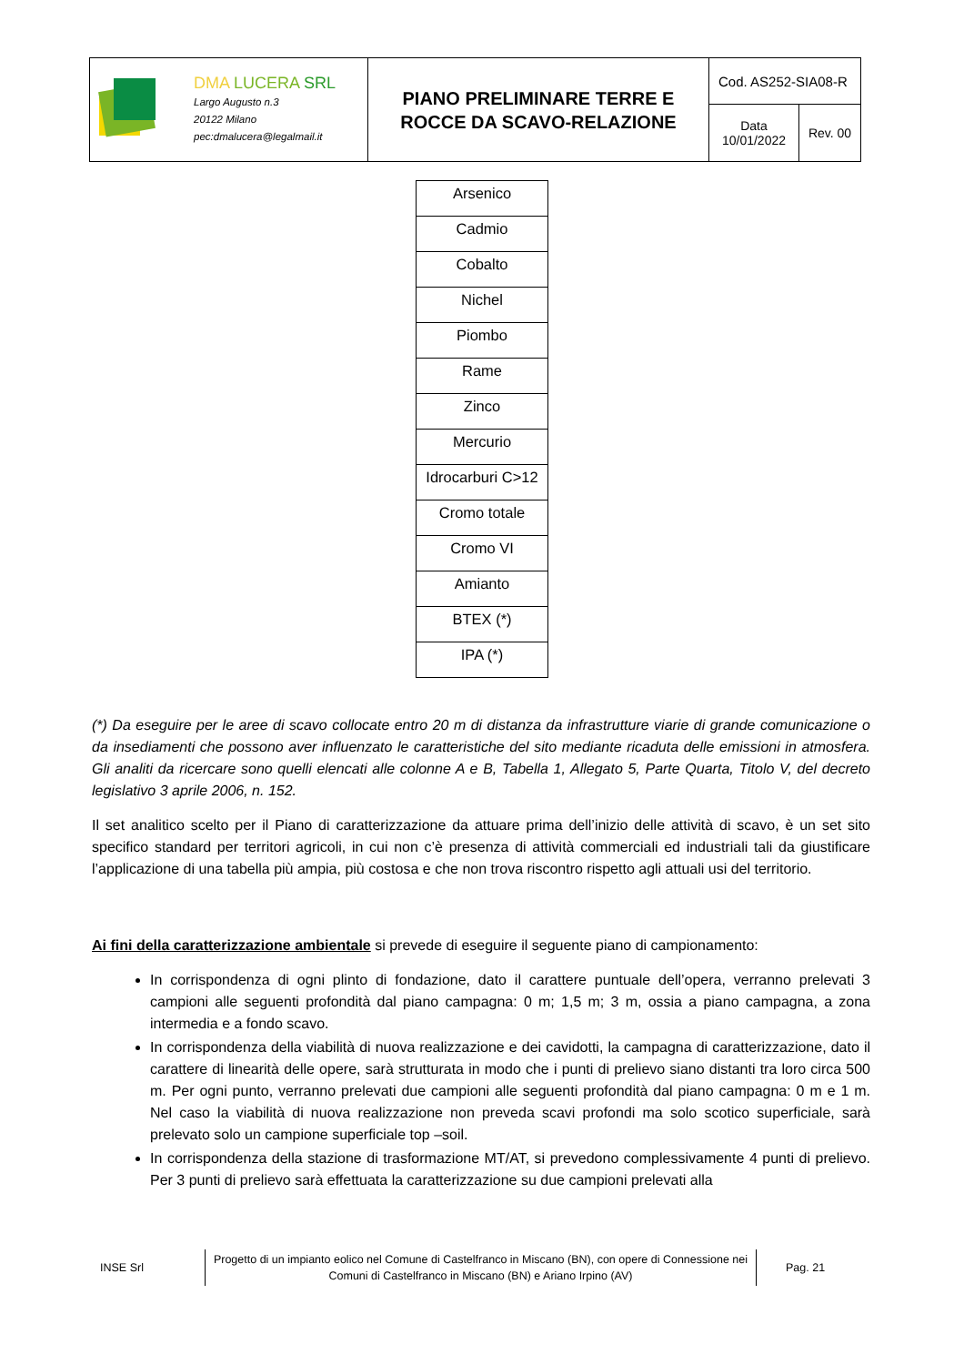| DMA LUCERA SRL Largo Augusto n.3 20122 Milano pec:dmalucera@legalmail.it | PIANO PRELIMINARE TERRE E ROCCE DA SCAVO-RELAZIONE | Cod. AS252-SIA08-R | |
| | | Data 10/01/2022 | Rev. 00 |
| Arsenico |
| Cadmio |
| Cobalto |
| Nichel |
| Piombo |
| Rame |
| Zinco |
| Mercurio |
| Idrocarburi C>12 |
| Cromo totale |
| Cromo VI |
| Amianto |
| BTEX (*) |
| IPA (*) |
(*) Da eseguire per le aree di scavo collocate entro 20 m di distanza da infrastrutture viarie di grande comunicazione o da insediamenti che possono aver influenzato le caratteristiche del sito mediante ricaduta delle emissioni in atmosfera. Gli analiti da ricercare sono quelli elencati alle colonne A e B, Tabella 1, Allegato 5, Parte Quarta, Titolo V, del decreto legislativo 3 aprile 2006, n. 152.
Il set analitico scelto per il Piano di caratterizzazione da attuare prima dell’inizio delle attività di scavo, è un set sito specifico standard per territori agricoli, in cui non c’è presenza di attività commerciali ed industriali tali da giustificare l’applicazione di una tabella più ampia, più costosa e che non trova riscontro rispetto agli attuali usi del territorio.
Ai fini della caratterizzazione ambientale si prevede di eseguire il seguente piano di campionamento:
In corrispondenza di ogni plinto di fondazione, dato il carattere puntuale dell’opera, verranno prelevati 3 campioni alle seguenti profondità dal piano campagna: 0 m; 1,5 m; 3 m, ossia a piano campagna, a zona intermedia e a fondo scavo.
In corrispondenza della viabilità di nuova realizzazione e dei cavidotti, la campagna di caratterizzazione, dato il carattere di linearità delle opere, sarà strutturata in modo che i punti di prelievo siano distanti tra loro circa 500 m. Per ogni punto, verranno prelevati due campioni alle seguenti profondità dal piano campagna: 0 m e 1 m. Nel caso la viabilità di nuova realizzazione non preveda scavi profondi ma solo scotico superficiale, sarà prelevato solo un campione superficiale top –soil.
In corrispondenza della stazione di trasformazione MT/AT, si prevedono complessivamente 4 punti di prelievo. Per 3 punti di prelievo sarà effettuata la caratterizzazione su due campioni prelevati alla
INSE Srl
Progetto di un impianto eolico nel Comune di Castelfranco in Miscano (BN), con opere di Connessione nei Comuni di Castelfranco in Miscano (BN) e Ariano Irpino (AV)
Pag. 21